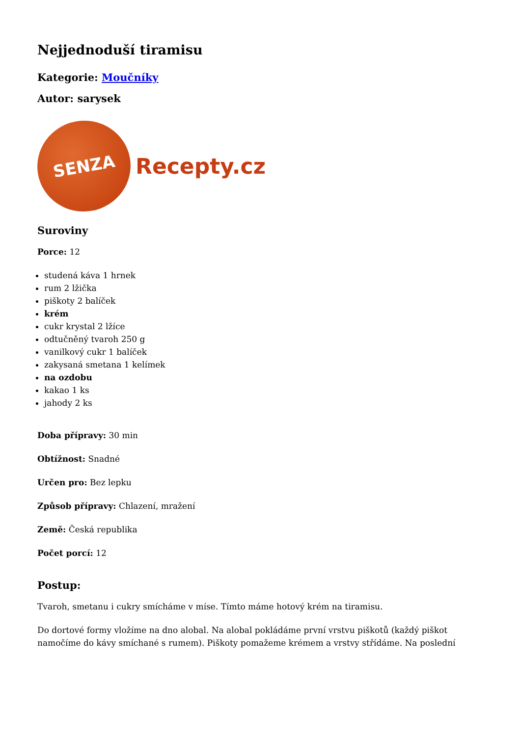Nejjednoduší tiramisu
Kategorie: Moučníky
Autor: sarysek
SENZA
Recepty.cz
Suroviny
Porce: 12
studená káva 1 hrnek
rum 2 lžička
piškoty 2 balíček
krém
cukr krystal 2 lžíce
odtučněný tvaroh 250 g
vanilkový cukr 1 balíček
zakysaná smetana 1 kelímek
na ozdobu
kakao 1 ks
jahody 2 ks
Doba přípravy: 30 min
Obtížnost: Snadné
Určen pro: Bez lepku
Způsob přípravy: Chlazení, mražení
Země: Česká republika
Počet porcí: 12
Postup:
Tvaroh, smetanu i cukry smícháme v míse. Tímto máme hotový krém na tiramisu.
Do dortové formy vložíme na dno alobal. Na alobal pokládáme první vrstvu piškotů (každý piškot namočíme do kávy smíchané s rumem). Piškoty pomažeme krémem a vrstvy střídáme. Na poslední